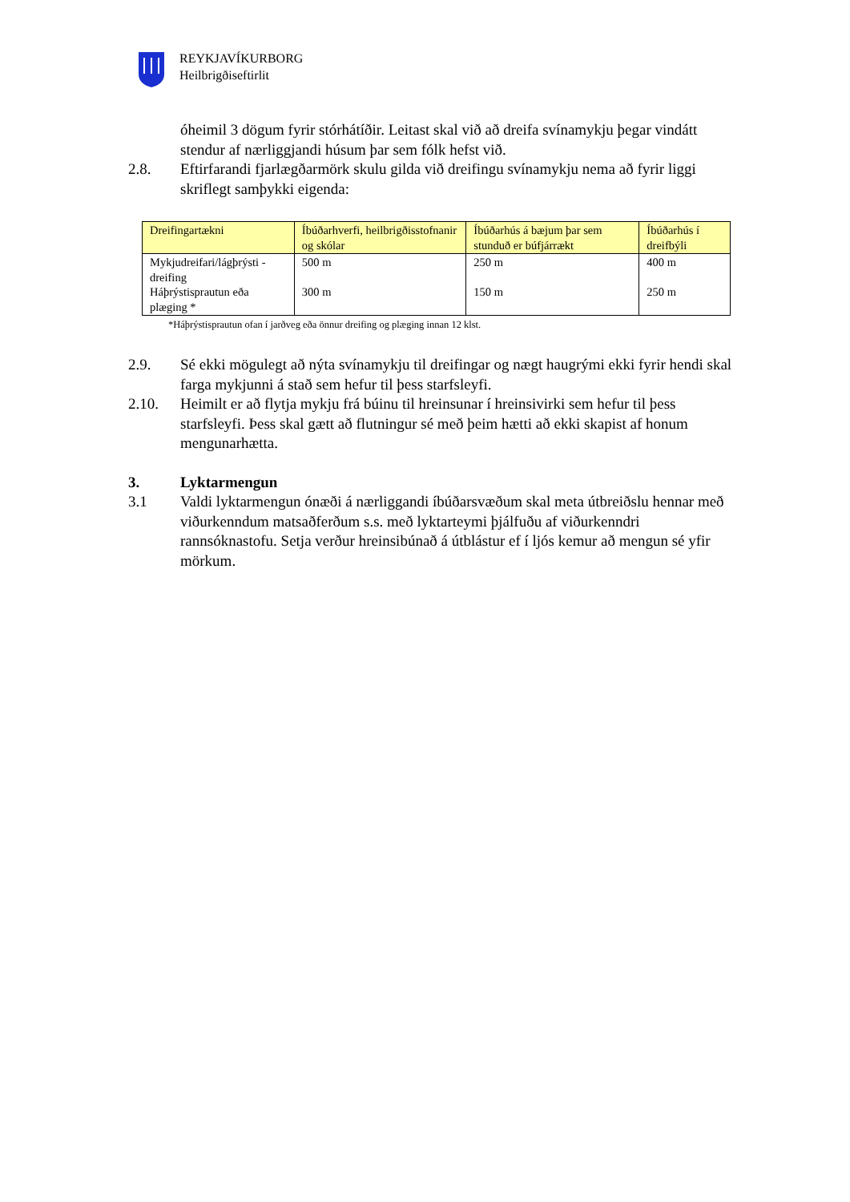REYKJAVÍKURBORG
Heilbrigðiseftirlit
óheimil 3 dögum fyrir stórhátíðir. Leitast skal við að dreifa svínamykju þegar vindátt stendur af nærliggjandi húsum þar sem fólk hefst við.
2.8. Eftirfarandi fjarlægðarmörk skulu gilda við dreifingu svínamykju nema að fyrir liggi skriflegt samþykki eigenda:
| Dreifingartækni | Íbúðarhverfi, heilbrigðisstofnanir og skólar | Íbúðarhús á bæjum þar sem stunduð er búfjárrækt | Íbúðarhús í dreifbýli |
| --- | --- | --- | --- |
| Mykjudreifari/lágþrýsti - dreifing Háþrýstisprautun eða plæging * | 500 m 300 m | 250 m 150 m | 400 m 250 m |
*Háþrýstisprautun ofan í jarðveg eða önnur dreifing og plæging innan 12 klst.
2.9. Sé ekki mögulegt að nýta svínamykju til dreifingar og nægt haugrými ekki fyrir hendi skal farga mykjunni á stað sem hefur til þess starfsleyfi.
2.10. Heimilt er að flytja mykju frá búinu til hreinsunar í hreinsivirki sem hefur til þess starfsleyfi. Þess skal gætt að flutningur sé með þeim hætti að ekki skapist af honum mengunarhætta.
3. Lyktarmengun
3.1 Valdi lyktarmengun ónæði á nærliggandi íbúðarsvæðum skal meta útbreiðslu hennar með viðurkenndum matsaðferðum s.s. með lyktarteymi þjálfuðu af viðurkenndri rannsóknastofu. Setja verður hreinsibúnað á útblástur ef í ljós kemur að mengun sé yfir mörkum.